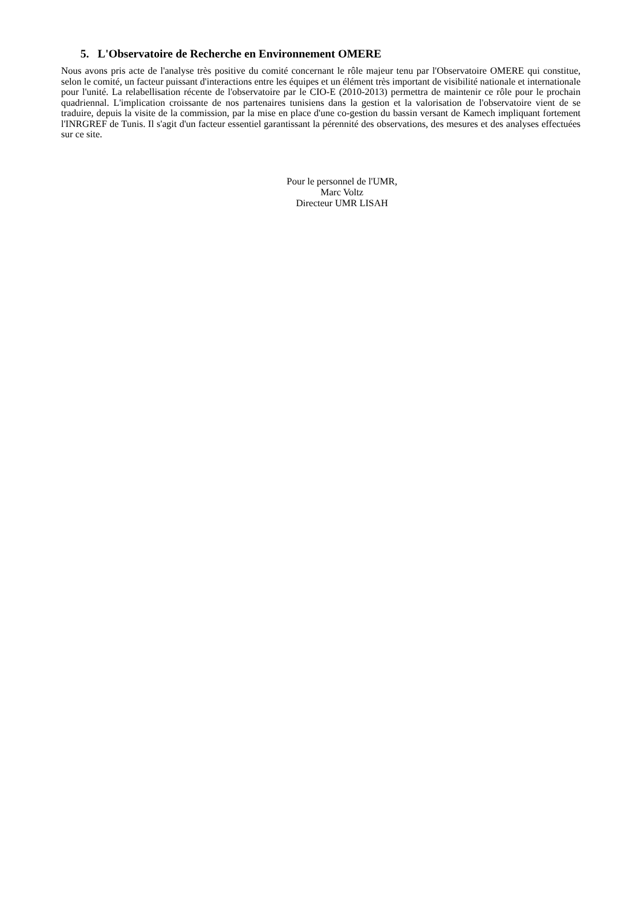5. L'Observatoire de Recherche en Environnement OMERE
Nous avons pris acte de l'analyse très positive du comité concernant le rôle majeur tenu par l'Observatoire OMERE qui constitue, selon le comité, un facteur puissant d'interactions entre les équipes et un élément très important de visibilité nationale et internationale pour l'unité. La relabellisation récente de l'observatoire par le CIO-E (2010-2013) permettra de maintenir ce rôle pour le prochain quadriennal. L'implication croissante de nos partenaires tunisiens dans la gestion et la valorisation de l'observatoire vient de se traduire, depuis la visite de la commission, par la mise en place d'une co-gestion du bassin versant de Kamech impliquant fortement l'INRGREF de Tunis. Il s'agit d'un facteur essentiel garantissant la pérennité des observations, des mesures et des analyses effectuées sur ce site.
Pour le personnel de l'UMR,
Marc Voltz
Directeur UMR LISAH